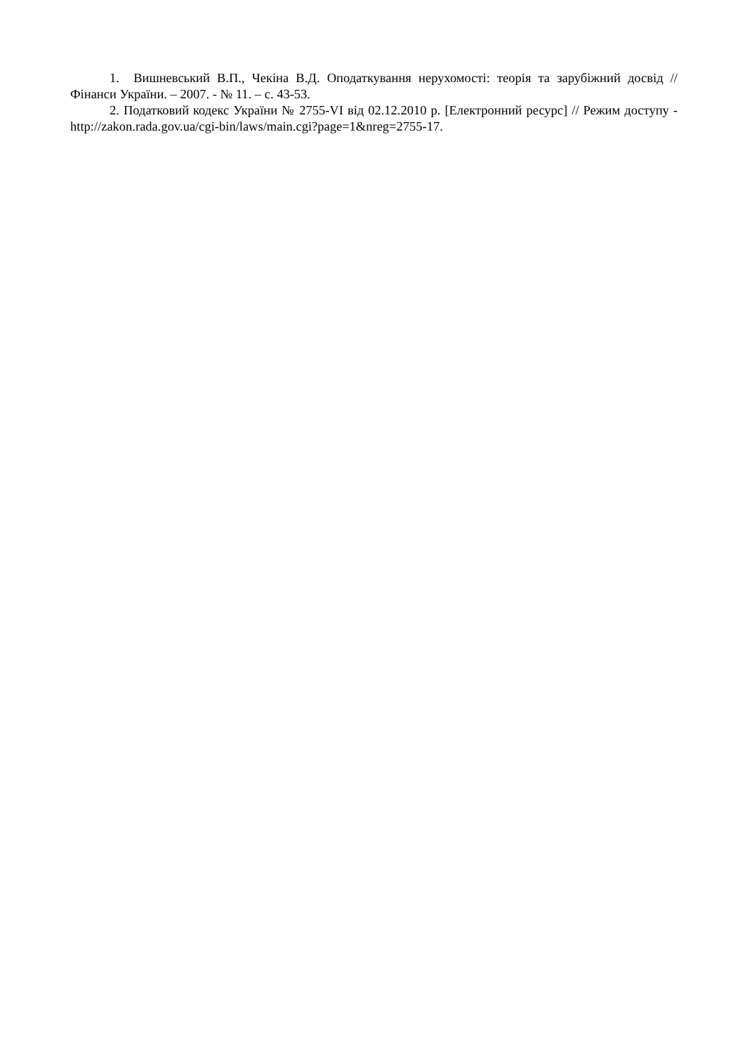1. Вишневський В.П., Чекіна В.Д. Оподаткування нерухомості: теорія та зарубіжний досвід // Фінанси України. – 2007. - № 11. – с. 43-53.
2. Податковий кодекс України № 2755-VI від 02.12.2010 р. [Електронний ресурс] // Режим доступу - http://zakon.rada.gov.ua/cgi-bin/laws/main.cgi?page=1&nreg=2755-17.